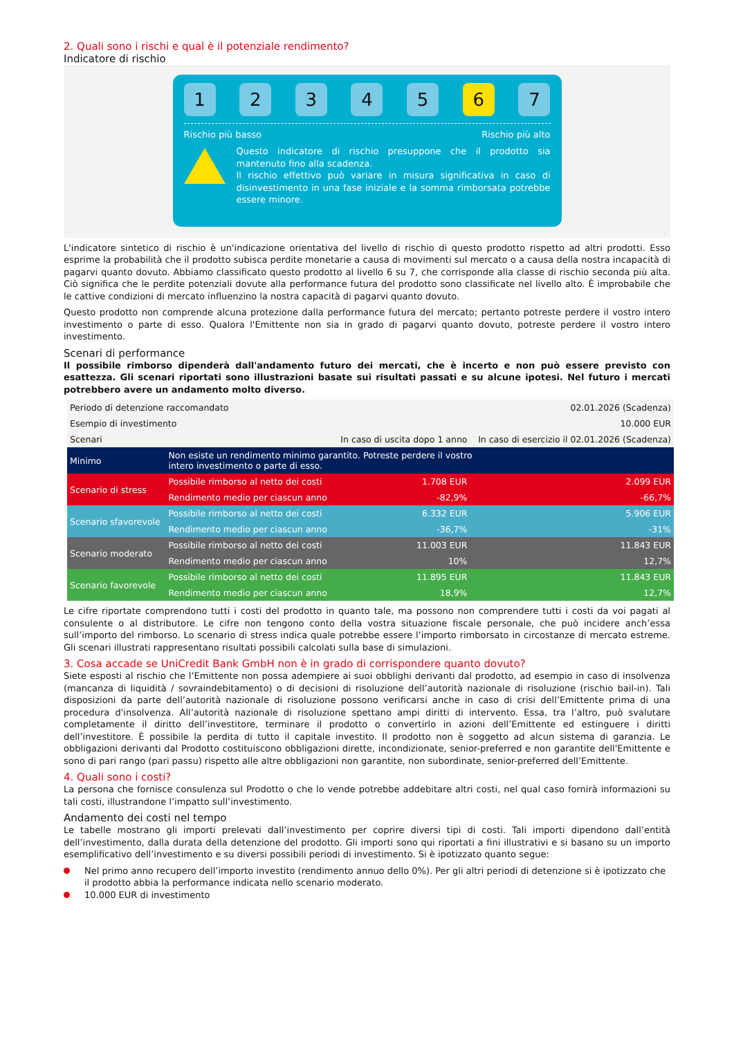2. Quali sono i rischi e qual è il potenziale rendimento?
Indicatore di rischio
1 2 3 4 5 6 7
Rischio più basso Rischio più alto
Questo indicatore di rischio presuppone che il prodotto sia mantenuto fino alla scadenza.
Il rischio effettivo può variare in misura significativa in caso di disinvestimento in una fase iniziale e la somma rimborsata potrebbe essere minore.
L'indicatore sintetico di rischio è un'indicazione orientativa del livello di rischio di questo prodotto rispetto ad altri prodotti. Esso esprime la probabilità che il prodotto subisca perdite monetarie a causa di movimenti sul mercato o a causa della nostra incapacità di pagarvi quanto dovuto. Abbiamo classificato questo prodotto al livello 6 su 7, che corrisponde alla classe di rischio seconda più alta. Ciò significa che le perdite potenziali dovute alla performance futura del prodotto sono classificate nel livello alto. È improbabile che le cattive condizioni di mercato influenzino la nostra capacità di pagarvi quanto dovuto.
Questo prodotto non comprende alcuna protezione dalla performance futura del mercato; pertanto potreste perdere il vostro intero investimento o parte di esso. Qualora l'Emittente non sia in grado di pagarvi quanto dovuto, potreste perdere il vostro intero investimento.
Scenari di performance
Il possibile rimborso dipenderà dall'andamento futuro dei mercati, che è incerto e non può essere previsto con esattezza. Gli scenari riportati sono illustrazioni basate sui risultati passati e su alcune ipotesi. Nel futuro i mercati potrebbero avere un andamento molto diverso.
| Periodo di detenzione raccomandato | | | 02.01.2026 (Scadenza) |
| Esempio di investimento | | | 10.000 EUR |
| Scenari | | In caso di uscita dopo 1 anno | In caso di esercizio il 02.01.2026 (Scadenza) |
| Minimo | Non esiste un rendimento minimo garantito. Potreste perdere il vostro intero investimento o parte di esso. | | |
| Scenario di stress | Possibile rimborso al netto dei costi | 1.708 EUR | 2.099 EUR |
| | Rendimento medio per ciascun anno | -82,9% | -66,7% |
| Scenario sfavorevole | Possibile rimborso al netto dei costi | 6.332 EUR | 5.906 EUR |
| | Rendimento medio per ciascun anno | -36,7% | -31% |
| Scenario moderato | Possibile rimborso al netto dei costi | 11.003 EUR | 11.843 EUR |
| | Rendimento medio per ciascun anno | 10% | 12,7% |
| Scenario favorevole | Possibile rimborso al netto dei costi | 11.895 EUR | 11.843 EUR |
| | Rendimento medio per ciascun anno | 18,9% | 12,7% |
Le cifre riportate comprendono tutti i costi del prodotto in quanto tale, ma possono non comprendere tutti i costi da voi pagati al consulente o al distributore. Le cifre non tengono conto della vostra situazione fiscale personale, che può incidere anch’essa sull’importo del rimborso. Lo scenario di stress indica quale potrebbe essere l’importo rimborsato in circostanze di mercato estreme. Gli scenari illustrati rappresentano risultati possibili calcolati sulla base di simulazioni.
3. Cosa accade se UniCredit Bank GmbH non è in grado di corrispondere quanto dovuto?
Siete esposti al rischio che l’Emittente non possa adempiere ai suoi obblighi derivanti dal prodotto, ad esempio in caso di insolvenza (mancanza di liquidità / sovraindebitamento) o di decisioni di risoluzione dell’autorità nazionale di risoluzione (rischio bail-in). Tali disposizioni da parte dell’autorità nazionale di risoluzione possono verificarsi anche in caso di crisi dell’Emittente prima di una procedura d'insolvenza. All’autorità nazionale di risoluzione spettano ampi diritti di intervento. Essa, tra l’altro, può svalutare completamente il diritto dell’investitore, terminare il prodotto o convertirlo in azioni dell’Emittente ed estinguere i diritti dell’investitore. È possibile la perdita di tutto il capitale investito. Il prodotto non è soggetto ad alcun sistema di garanzia. Le obbligazioni derivanti dal Prodotto costituiscono obbligazioni dirette, incondizionate, senior-preferred e non garantite dell'Emittente e sono di pari rango (pari passu) rispetto alle altre obbligazioni non garantite, non subordinate, senior-preferred dell’Emittente.
4. Quali sono i costi?
La persona che fornisce consulenza sul Prodotto o che lo vende potrebbe addebitare altri costi, nel qual caso fornirà informazioni su tali costi, illustrandone l’impatto sull’investimento.
Andamento dei costi nel tempo
Le tabelle mostrano gli importi prelevati dall’investimento per coprire diversi tipi di costi. Tali importi dipendono dall’entità dell’investimento, dalla durata della detenzione del prodotto. Gli importi sono qui riportati a fini illustrativi e si basano su un importo esemplificativo dell’investimento e su diversi possibili periodi di investimento. Si è ipotizzato quanto segue:
Nel primo anno recupero dell’importo investito (rendimento annuo dello 0%). Per gli altri periodi di detenzione si è ipotizzato che il prodotto abbia la performance indicata nello scenario moderato.
10.000 EUR di investimento